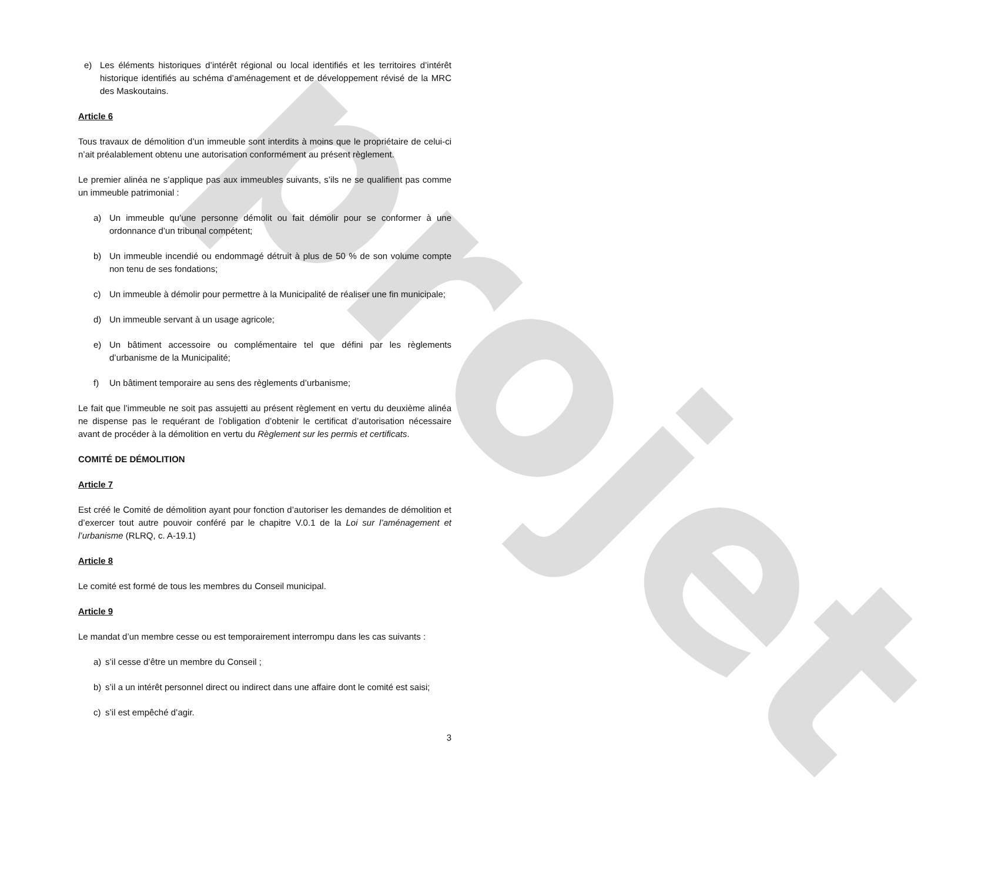projet
e) Les éléments historiques d’intérêt régional ou local identifiés et les territoires d’intérêt historique identifiés au schéma d’aménagement et de développement révisé de la MRC des Maskoutains.
Article 6
Tous travaux de démolition d’un immeuble sont interdits à moins que le propriétaire de celui-ci n’ait préalablement obtenu une autorisation conformément au présent règlement.
Le premier alinéa ne s’applique pas aux immeubles suivants, s’ils ne se qualifient pas comme un immeuble patrimonial :
a) Un immeuble qu’une personne démolit ou fait démolir pour se conformer à une ordonnance d’un tribunal compétent;
b) Un immeuble incendié ou endommagé détruit à plus de 50 % de son volume compte non tenu de ses fondations;
c) Un immeuble à démolir pour permettre à la Municipalité de réaliser une fin municipale;
d) Un immeuble servant à un usage agricole;
e) Un bâtiment accessoire ou complémentaire tel que défini par les règlements d’urbanisme de la Municipalité;
f) Un bâtiment temporaire au sens des règlements d’urbanisme;
Le fait que l’immeuble ne soit pas assujetti au présent règlement en vertu du deuxième alinéa ne dispense pas le requérant de l’obligation d’obtenir le certificat d’autorisation nécessaire avant de procéder à la démolition en vertu du Règlement sur les permis et certificats.
COMITÉ DE DÉMOLITION
Article 7
Est créé le Comité de démolition ayant pour fonction d’autoriser les demandes de démolition et d’exercer tout autre pouvoir conféré par le chapitre V.0.1 de la Loi sur l’aménagement et l’urbanisme (RLRQ, c. A-19.1)
Article 8
Le comité est formé de tous les membres du Conseil municipal.
Article 9
Le mandat d’un membre cesse ou est temporairement interrompu dans les cas suivants :
a) s’il cesse d’être un membre du Conseil ;
b) s’il a un intérêt personnel direct ou indirect dans une affaire dont le comité est saisi;
c) s’il est empêché d’agir.
3